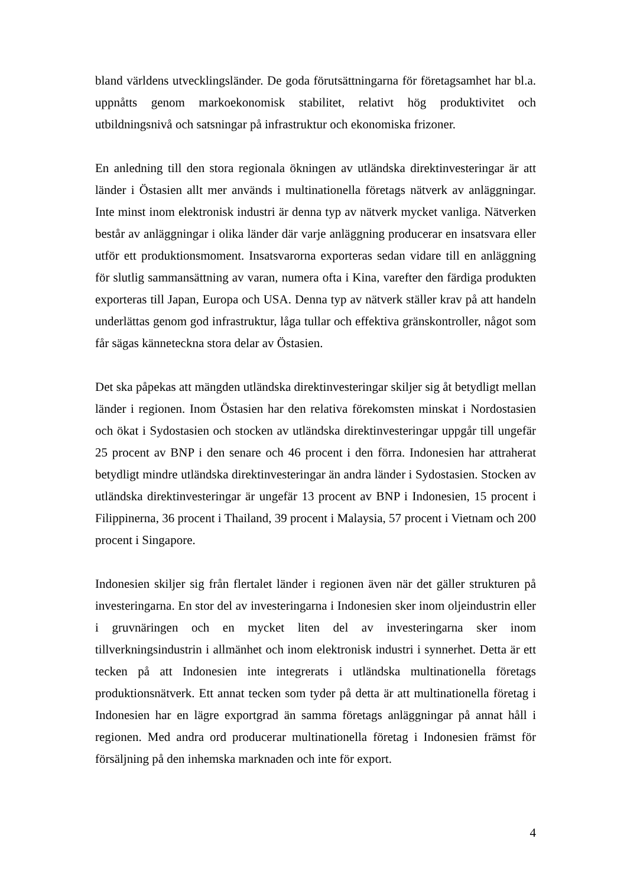bland världens utvecklingsländer. De goda förutsättningarna för företagsamhet har bl.a. uppnåtts genom markoekonomisk stabilitet, relativt hög produktivitet och utbildningsnivå och satsningar på infrastruktur och ekonomiska frizoner.
En anledning till den stora regionala ökningen av utländska direktinvesteringar är att länder i Östasien allt mer används i multinationella företags nätverk av anläggningar. Inte minst inom elektronisk industri är denna typ av nätverk mycket vanliga. Nätverken består av anläggningar i olika länder där varje anläggning producerar en insatsvara eller utför ett produktionsmoment. Insatsvarorna exporteras sedan vidare till en anläggning för slutlig sammansättning av varan, numera ofta i Kina, varefter den färdiga produkten exporteras till Japan, Europa och USA. Denna typ av nätverk ställer krav på att handeln underlättas genom god infrastruktur, låga tullar och effektiva gränskontroller, något som får sägas känneteckna stora delar av Östasien.
Det ska påpekas att mängden utländska direktinvesteringar skiljer sig åt betydligt mellan länder i regionen. Inom Östasien har den relativa förekomsten minskat i Nordostasien och ökat i Sydostasien och stocken av utländska direktinvesteringar uppgår till ungefär 25 procent av BNP i den senare och 46 procent i den förra. Indonesien har attraherat betydligt mindre utländska direktinvesteringar än andra länder i Sydostasien. Stocken av utländska direktinvesteringar är ungefär 13 procent av BNP i Indonesien, 15 procent i Filippinerna, 36 procent i Thailand, 39 procent i Malaysia, 57 procent i Vietnam och 200 procent i Singapore.
Indonesien skiljer sig från flertalet länder i regionen även när det gäller strukturen på investeringarna. En stor del av investeringarna i Indonesien sker inom oljeindustrin eller i gruvnäringen och en mycket liten del av investeringarna sker inom tillverkningsindustrin i allmänhet och inom elektronisk industri i synnerhet. Detta är ett tecken på att Indonesien inte integrerats i utländska multinationella företags produktionsnätverk. Ett annat tecken som tyder på detta är att multinationella företag i Indonesien har en lägre exportgrad än samma företags anläggningar på annat håll i regionen. Med andra ord producerar multinationella företag i Indonesien främst för försäljning på den inhemska marknaden och inte för export.
4